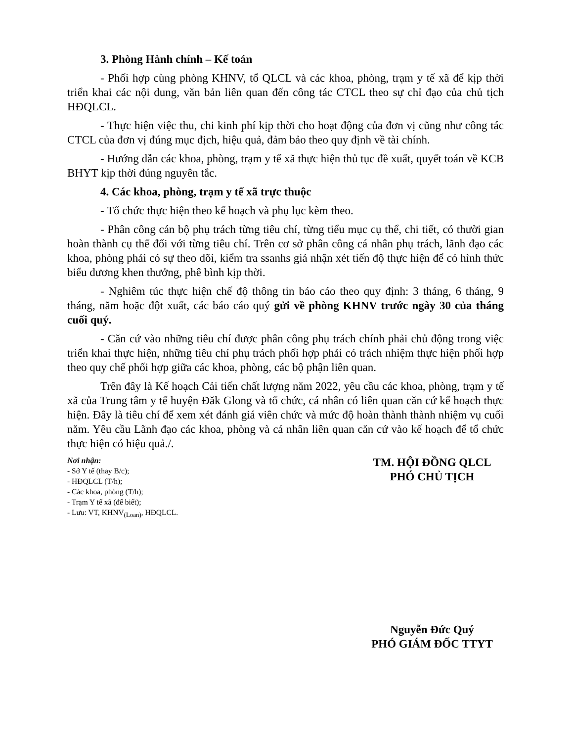3. Phòng Hành chính – Kế toán
- Phối hợp cùng phòng KHNV, tổ QLCL và các khoa, phòng, trạm y tế xã để kịp thời triển khai các nội dung, văn bản liên quan đến công tác CTCL theo sự chỉ đạo của chủ tịch HĐQLCL.
- Thực hiện việc thu, chi kinh phí kịp thời cho hoạt động của đơn vị cũng như công tác CTCL của đơn vị đúng mục địch, hiệu quả, đảm bảo theo quy định về tài chính.
- Hướng dẫn các khoa, phòng, trạm y tế xã thực hiện thủ tục đề xuất, quyết toán về KCB BHYT kịp thời đúng nguyên tắc.
4. Các khoa, phòng, trạm y tế xã trực thuộc
- Tổ chức thực hiện theo kế hoạch và phụ lục kèm theo.
- Phân công cán bộ phụ trách từng tiêu chí, từng tiểu mục cụ thể, chi tiết, có thười gian hoàn thành cụ thể đối với từng tiêu chí. Trên cơ sở phân công cá nhân phụ trách, lãnh đạo các khoa, phòng phải có sự theo dõi, kiểm tra ssanhs giá nhận xét tiến độ thực hiện để có hình thức biểu dương khen thưởng, phê bình kịp thời.
- Nghiêm túc thực hiện chế độ thông tin báo cáo theo quy định: 3 tháng, 6 tháng, 9 tháng, năm hoặc đột xuất, các báo cáo quý gửi về phòng KHNV trước ngày 30 của tháng cuối quý.
- Căn cứ vào những tiêu chí được phân công phụ trách chính phải chủ động trong việc triển khai thực hiện, những tiêu chí phụ trách phối hợp phải có trách nhiệm thực hiện phối hợp theo quy chế phối hợp giữa các khoa, phòng, các bộ phận liên quan.
Trên đây là Kế hoạch Cải tiến chất lượng năm 2022, yêu cầu các khoa, phòng, trạm y tế xã của Trung tâm y tế huyện Đăk Glong và tổ chức, cá nhân có liên quan căn cứ kế hoạch thực hiện. Đây là tiêu chí để xem xét đánh giá viên chức và mức độ hoàn thành thành nhiệm vụ cuối năm. Yêu cầu Lãnh đạo các khoa, phòng và cá nhân liên quan căn cứ vào kế hoạch để tổ chức thực hiện có hiệu quả./.
Nơi nhận:
- Sở Y tế (thay B/c);
- HĐQLCL (T/h);
- Các khoa, phòng (T/h);
- Trạm Y tế xã (để biết);
- Lưu: VT, KHNV<sub>(Loan)</sub>, HĐQLCL.
TM. HỘI ĐỒNG QLCL
PHÓ CHỦ TỊCH
Nguyễn Đức Quý
PHÓ GIÁM ĐỐC TTYT